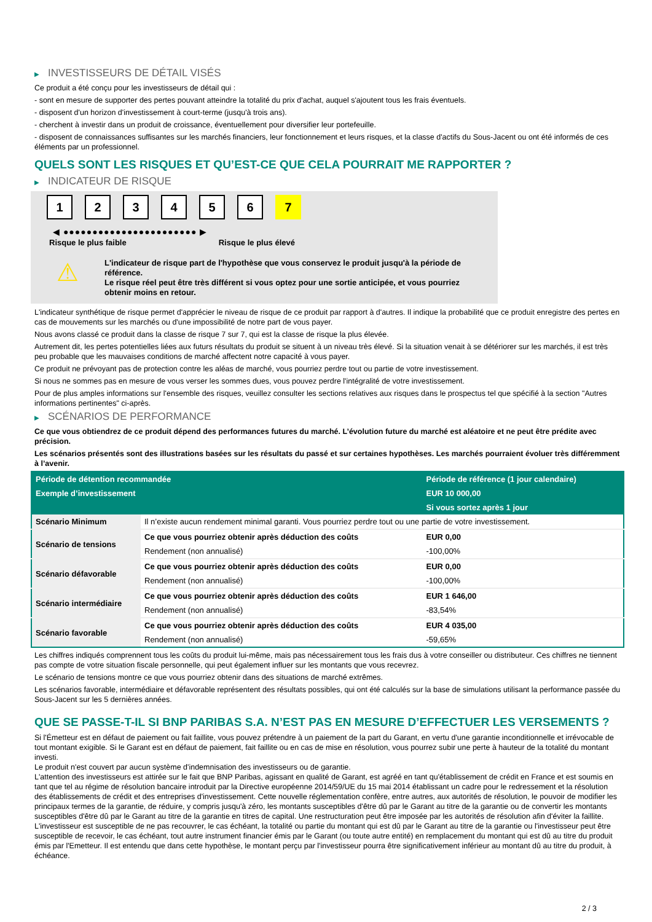▶ INVESTISSEURS DE DÉTAIL VISÉS
Ce produit a été conçu pour les investisseurs de détail qui :
- sont en mesure de supporter des pertes pouvant atteindre la totalité du prix d'achat, auquel s'ajoutent tous les frais éventuels.
- disposent d'un horizon d'investissement à court-terme (jusqu'à trois ans).
- cherchent à investir dans un produit de croissance, éventuellement pour diversifier leur portefeuille.
- disposent de connaissances suffisantes sur les marchés financiers, leur fonctionnement et leurs risques, et la classe d'actifs du Sous-Jacent ou ont été informés de ces éléments par un professionnel.
QUELS SONT LES RISQUES ET QU’EST-CE QUE CELA POURRAIT ME RAPPORTER ?
▶ INDICATEUR DE RISQUE
1 2 3 4 5 6 7
◀ ●●●●●●●●●●●●●●●●●●●●●●● ▶
Risque le plus faible Risque le plus élevé
⚠
L'indicateur de risque part de l'hypothèse que vous conservez le produit jusqu'à la période de référence.
Le risque réel peut être très différent si vous optez pour une sortie anticipée, et vous pourriez obtenir moins en retour.
L'indicateur synthétique de risque permet d'apprécier le niveau de risque de ce produit par rapport à d'autres. Il indique la probabilité que ce produit enregistre des pertes en cas de mouvements sur les marchés ou d'une impossibilité de notre part de vous payer.
Nous avons classé ce produit dans la classe de risque 7 sur 7, qui est la classe de risque la plus élevée.
Autrement dit, les pertes potentielles liées aux futurs résultats du produit se situent à un niveau très élevé. Si la situation venait à se détériorer sur les marchés, il est très peu probable que les mauvaises conditions de marché affectent notre capacité à vous payer.
Ce produit ne prévoyant pas de protection contre les aléas de marché, vous pourriez perdre tout ou partie de votre investissement.
Si nous ne sommes pas en mesure de vous verser les sommes dues, vous pouvez perdre l'intégralité de votre investissement.
Pour de plus amples informations sur l'ensemble des risques, veuillez consulter les sections relatives aux risques dans le prospectus tel que spécifié à la section "Autres informations pertinentes" ci-après.
▶ SCÉNARIOS DE PERFORMANCE
Ce que vous obtiendrez de ce produit dépend des performances futures du marché. L’évolution future du marché est aléatoire et ne peut être prédite avec précision.
Les scénarios présentés sont des illustrations basées sur les résultats du passé et sur certaines hypothèses. Les marchés pourraient évoluer très différemment à l’avenir.
| Période de détention recommandée | | Période de référence (1 jour calendaire) |
| --- | --- | --- |
| Exemple d’investissement | | EUR 10 000,00 |
| | | Si vous sortez après 1 jour |
| Scénario Minimum | Il n’existe aucun rendement minimal garanti. Vous pourriez perdre tout ou une partie de votre investissement. | |
| Scénario de tensions | Ce que vous pourriez obtenir après déduction des coûts | EUR 0,00 |
| | Rendement (non annualisé) | -100,00% |
| Scénario défavorable | Ce que vous pourriez obtenir après déduction des coûts | EUR 0,00 |
| | Rendement (non annualisé) | -100,00% |
| Scénario intermédiaire | Ce que vous pourriez obtenir après déduction des coûts | EUR 1 646,00 |
| | Rendement (non annualisé) | -83,54% |
| Scénario favorable | Ce que vous pourriez obtenir après déduction des coûts | EUR 4 035,00 |
| | Rendement (non annualisé) | -59,65% |
Les chiffres indiqués comprennent tous les coûts du produit lui-même, mais pas nécessairement tous les frais dus à votre conseiller ou distributeur. Ces chiffres ne tiennent pas compte de votre situation fiscale personnelle, qui peut également influer sur les montants que vous recevrez.
Le scénario de tensions montre ce que vous pourriez obtenir dans des situations de marché extrêmes.
Les scénarios favorable, intermédiaire et défavorable représentent des résultats possibles, qui ont été calculés sur la base de simulations utilisant la performance passée du Sous-Jacent sur les 5 dernières années.
QUE SE PASSE-T-IL SI BNP PARIBAS S.A. N’EST PAS EN MESURE D’EFFECTUER LES VERSEMENTS ?
Si l'Émetteur est en défaut de paiement ou fait faillite, vous pouvez prétendre à un paiement de la part du Garant, en vertu d'une garantie inconditionnelle et irrévocable de tout montant exigible. Si le Garant est en défaut de paiement, fait faillite ou en cas de mise en résolution, vous pourrez subir une perte à hauteur de la totalité du montant investi.
Le produit n'est couvert par aucun système d'indemnisation des investisseurs ou de garantie.
L'attention des investisseurs est attirée sur le fait que BNP Paribas, agissant en qualité de Garant, est agréé en tant qu'établissement de crédit en France et est soumis en tant que tel au régime de résolution bancaire introduit par la Directive européenne 2014/59/UE du 15 mai 2014 établissant un cadre pour le redressement et la résolution des établissements de crédit et des entreprises d'investissement. Cette nouvelle réglementation confère, entre autres, aux autorités de résolution, le pouvoir de modifier les principaux termes de la garantie, de réduire, y compris jusqu'à zéro, les montants susceptibles d'être dû par le Garant au titre de la garantie ou de convertir les montants susceptibles d'être dû par le Garant au titre de la garantie en titres de capital. Une restructuration peut être imposée par les autorités de résolution afin d'éviter la faillite. L'investisseur est susceptible de ne pas recouvrer, le cas échéant, la totalité ou partie du montant qui est dû par le Garant au titre de la garantie ou l'investisseur peut être susceptible de recevoir, le cas échéant, tout autre instrument financier émis par le Garant (ou toute autre entité) en remplacement du montant qui est dû au titre du produit émis par l'Emetteur. Il est entendu que dans cette hypothèse, le montant perçu par l'investisseur pourra être significativement inférieur au montant dû au titre du produit, à échéance.
2 / 3